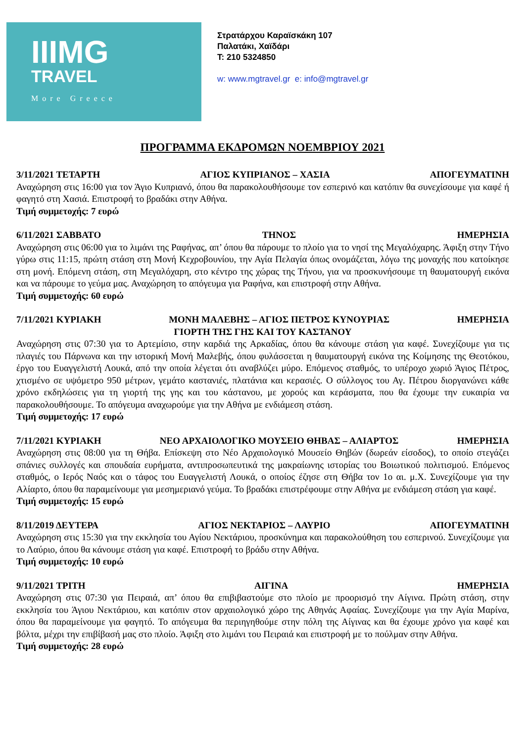IIIMG
TRAVEL
More Greece
Στρατάρχου Καραϊσκάκη 107
Παλατάκι, Χαϊδάρι
Τ: 210 5324850
w: www.mgtravel.gr e: info@mgtravel.gr
ΠΡΟΓΡΑΜΜΑ ΕΚΔΡΟΜΩΝ ΝΟΕΜΒΡΙΟΥ 2021
3/11/2021 ΤΕΤΑΡΤΗ ΑΓΙΟΣ ΚΥΠΡΙΑΝΟΣ – ΧΑΣΙΑ ΑΠΟΓΕΥΜΑΤΙΝΗ
Αναχώρηση στις 16:00 για τον Άγιο Κυπριανό, όπου θα παρακολουθήσουμε τον εσπερινό και κατόπιν θα συνεχίσουμε για καφέ ή φαγητό στη Χασιά. Επιστροφή το βραδάκι στην Αθήνα.
Τιμή συμμετοχής: 7 ευρώ
6/11/2021 ΣΑΒΒΑΤΟ ΤΗΝΟΣ ΗΜΕΡΗΣΙΑ
Αναχώρηση στις 06:00 για το λιμάνι της Ραφήνας, απ’ όπου θα πάρουμε το πλοίο για το νησί της Μεγαλόχαρης. Άφιξη στην Τήνο γύρω στις 11:15, πρώτη στάση στη Μονή Κεχροβουνίου, την Αγία Πελαγία όπως ονομάζεται, λόγω της μοναχής που κατοίκησε στη μονή. Επόμενη στάση, στη Μεγαλόχαρη, στο κέντρο της χώρας της Τήνου, για να προσκυνήσουμε τη θαυματουργή εικόνα και να πάρουμε το γεύμα μας. Αναχώρηση το απόγευμα για Ραφήνα, και επιστροφή στην Αθήνα.
Τιμή συμμετοχής: 60 ευρώ
7/11/2021 ΚΥΡΙΑΚΗ ΜΟΝΗ ΜΑΛΕΒΗΣ – ΑΓΙΟΣ ΠΕΤΡΟΣ ΚΥΝΟΥΡΙΑΣ ΗΜΕΡΗΣΙΑ
ΓΙΟΡΤΗ ΤΗΣ ΓΗΣ ΚΑΙ ΤΟΥ ΚΑΣΤΑΝΟΥ
Αναχώρηση στις 07:30 για το Αρτεμίσιο, στην καρδιά της Αρκαδίας, όπου θα κάνουμε στάση για καφέ. Συνεχίζουμε για τις πλαγιές του Πάρνωνα και την ιστορική Μονή Μαλεβής, όπου φυλάσσεται η θαυματουργή εικόνα της Κοίμησης της Θεοτόκου, έργο του Ευαγγελιστή Λουκά, από την οποία λέγεται ότι αναβλύζει μύρο. Επόμενος σταθμός, το υπέροχο χωριό Άγιος Πέτρος, χτισμένο σε υψόμετρο 950 μέτρων, γεμάτο καστανιές, πλατάνια και κερασιές. Ο σύλλογος του Αγ. Πέτρου διοργανώνει κάθε χρόνο εκδηλώσεις για τη γιορτή της γης και του κάστανου, με χορούς και κεράσματα, που θα έχουμε την ευκαιρία να παρακολουθήσουμε. Το απόγευμα αναχωρούμε για την Αθήνα με ενδιάμεση στάση.
Τιμή συμμετοχής: 17 ευρώ
7/11/2021 ΚΥΡΙΑΚΗ ΝΕΟ ΑΡΧΑΙΟΛΟΓΙΚΟ ΜΟΥΣΕΙΟ ΘΗΒΑΣ – ΑΛΙΑΡΤΟΣ ΗΜΕΡΗΣΙΑ
Αναχώρηση στις 08:00 για τη Θήβα. Επίσκεψη στο Νέο Αρχαιολογικό Μουσείο Θηβών (δωρεάν είσοδος), το οποίο στεγάζει σπάνιες συλλογές και σπουδαία ευρήματα, αντιπροσωπευτικά της μακραίωνης ιστορίας του Βοιωτικού πολιτισμού. Επόμενος σταθμός, ο Ιερός Ναός και ο τάφος του Ευαγγελιστή Λουκά, ο οποίος έζησε στη Θήβα τον 1ο αι. μ.Χ. Συνεχίζουμε για την Αλίαρτο, όπου θα παραμείνουμε για μεσημεριανό γεύμα. Το βραδάκι επιστρέφουμε στην Αθήνα με ενδιάμεση στάση για καφέ.
Τιμή συμμετοχής: 15 ευρώ
8/11/2019 ΔΕΥΤΕΡΑ ΑΓΙΟΣ ΝΕΚΤΑΡΙΟΣ – ΛΑΥΡΙΟ ΑΠΟΓΕΥΜΑΤΙΝΗ
Αναχώρηση στις 15:30 για την εκκλησία του Αγίου Νεκτάριου, προσκύνημα και παρακολούθηση του εσπερινού. Συνεχίζουμε για το Λαύριο, όπου θα κάνουμε στάση για καφέ. Επιστροφή το βράδυ στην Αθήνα.
Τιμή συμμετοχής: 10 ευρώ
9/11/2021 ΤΡΙΤΗ ΑΙΓΙΝΑ ΗΜΕΡΗΣΙΑ
Αναχώρηση στις 07:30 για Πειραιά, απ’ όπου θα επιβιβαστούμε στο πλοίο με προορισμό την Αίγινα. Πρώτη στάση, στην εκκλησία του Άγιου Νεκτάριου, και κατόπιν στον αρχαιολογικό χώρο της Αθηνάς Αφαίας. Συνεχίζουμε για την Αγία Μαρίνα, όπου θα παραμείνουμε για φαγητό. Το απόγευμα θα περιηγηθούμε στην πόλη της Αίγινας και θα έχουμε χρόνο για καφέ και βόλτα, μέχρι την επιβίβασή μας στο πλοίο. Άφιξη στο λιμάνι του Πειραιά και επιστροφή με το πούλμαν στην Αθήνα.
Τιμή συμμετοχής: 28 ευρώ